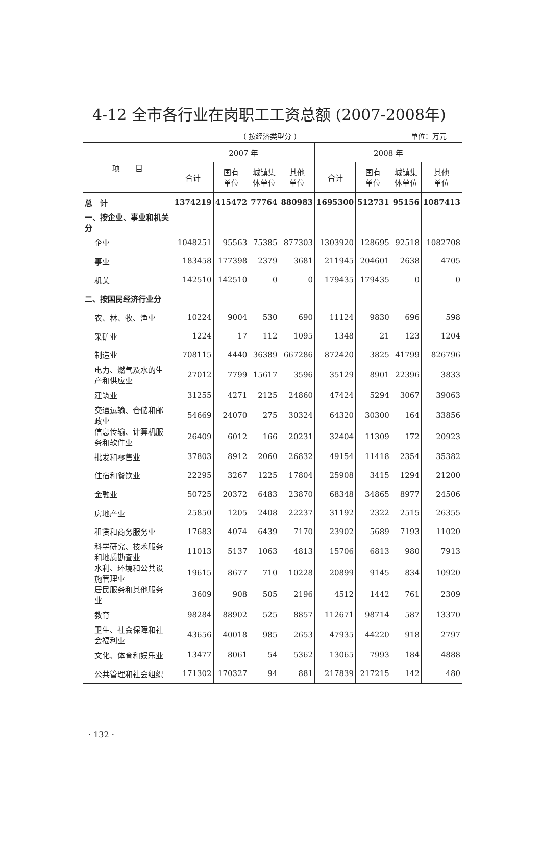4-12 全市各行业在岗职工工资总额 (2007-2008年)
( 按经济类型分 ) 单位：万元
| 项 目 | 2007 年 | | | | 2008 年 | | | |
| --- | --- | --- | --- | --- | --- | --- | --- | --- |
| | 合计 | 国有 单位 | 城镇集 体单位 | 其他 单位 | 合计 | 国有 单位 | 城镇集 体单位 | 其他 单位 |
| 总 计 | 1374219 | 415472 | 77764 | 880983 | 1695300 | 512731 | 95156 | 1087413 |
| 一、按企业、事业和机关分 | | | | | | | | |
| 企业 | 1048251 | 95563 | 75385 | 877303 | 1303920 | 128695 | 92518 | 1082708 |
| 事业 | 183458 | 177398 | 2379 | 3681 | 211945 | 204601 | 2638 | 4705 |
| 机关 | 142510 | 142510 | 0 | 0 | 179435 | 179435 | 0 | 0 |
| 二、按国民经济行业分 | | | | | | | | |
| 农、林、牧、渔业 | 10224 | 9004 | 530 | 690 | 11124 | 9830 | 696 | 598 |
| 采矿业 | 1224 | 17 | 112 | 1095 | 1348 | 21 | 123 | 1204 |
| 制造业 | 708115 | 4440 | 36389 | 667286 | 872420 | 3825 | 41799 | 826796 |
| 电力、燃气及水的生产和供应业 | 27012 | 7799 | 15617 | 3596 | 35129 | 8901 | 22396 | 3833 |
| 建筑业 | 31255 | 4271 | 2125 | 24860 | 47424 | 5294 | 3067 | 39063 |
| 交通运输、仓储和邮政业 | 54669 | 24070 | 275 | 30324 | 64320 | 30300 | 164 | 33856 |
| 信息传输、计算机服务和软件业 | 26409 | 6012 | 166 | 20231 | 32404 | 11309 | 172 | 20923 |
| 批发和零售业 | 37803 | 8912 | 2060 | 26832 | 49154 | 11418 | 2354 | 35382 |
| 住宿和餐饮业 | 22295 | 3267 | 1225 | 17804 | 25908 | 3415 | 1294 | 21200 |
| 金融业 | 50725 | 20372 | 6483 | 23870 | 68348 | 34865 | 8977 | 24506 |
| 房地产业 | 25850 | 1205 | 2408 | 22237 | 31192 | 2322 | 2515 | 26355 |
| 租赁和商务服务业 | 17683 | 4074 | 6439 | 7170 | 23902 | 5689 | 7193 | 11020 |
| 科学研究、技术服务和地质勘查业 | 11013 | 5137 | 1063 | 4813 | 15706 | 6813 | 980 | 7913 |
| 水利、环境和公共设施管理业 | 19615 | 8677 | 710 | 10228 | 20899 | 9145 | 834 | 10920 |
| 居民服务和其他服务业 | 3609 | 908 | 505 | 2196 | 4512 | 1442 | 761 | 2309 |
| 教育 | 98284 | 88902 | 525 | 8857 | 112671 | 98714 | 587 | 13370 |
| 卫生、社会保障和社会福利业 | 43656 | 40018 | 985 | 2653 | 47935 | 44220 | 918 | 2797 |
| 文化、体育和娱乐业 | 13477 | 8061 | 54 | 5362 | 13065 | 7993 | 184 | 4888 |
| 公共管理和社会组织 | 171302 | 170327 | 94 | 881 | 217839 | 217215 | 142 | 480 |
· 132 ·